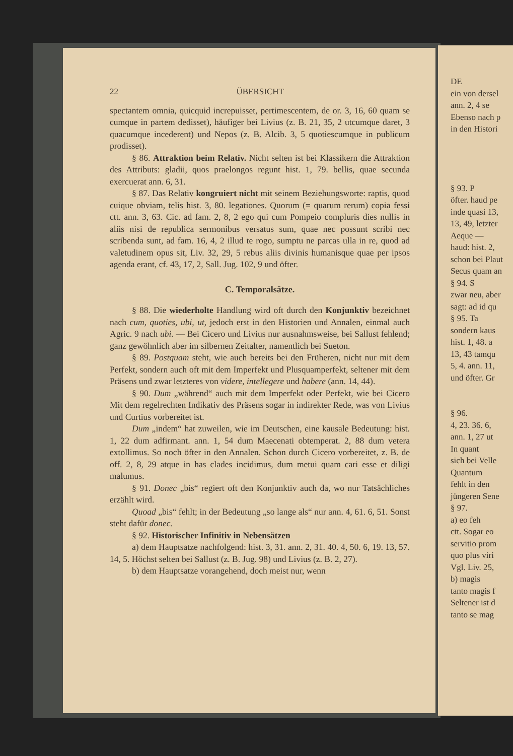22 ÜBERSICHT
spectantem omnia, quicquid increpuisset, pertimescentem, de or. 3, 16, 60 quam se cumque in partem dedisset), häufiger bei Livius (z. B. 21, 35, 2 utcumque daret, 3 quacumque incederent) und Nepos (z. B. Alcib. 3, 5 quotiescumque in publicum prodisset).
§ 86. Attraktion beim Relativ. Nicht selten ist bei Klassikern die Attraktion des Attributs: gladii, quos praelongos regunt hist. 1, 79. bellis, quae secunda exercuerat ann. 6, 31.
§ 87. Das Relativ kongruiert nicht mit seinem Beziehungsworte: raptis, quod cuique obviam, telis hist. 3, 80. legationes. Quorum (= quarum rerum) copia fessi ctt. ann. 3, 63. Cic. ad fam. 2, 8, 2 ego qui cum Pompeio compluris dies nullis in aliis nisi de republica sermonibus versatus sum, quae nec possunt scribi nec scribenda sunt, ad fam. 16, 4, 2 illud te rogo, sumptu ne parcas ulla in re, quod ad valetudinem opus sit, Liv. 32, 29, 5 rebus aliis divinis humanisque quae per ipsos agenda erant, cf. 43, 17, 2, Sall. Jug. 102, 9 und öfter.
C. Temporalsätze.
§ 88. Die wiederholte Handlung wird oft durch den Konjunktiv bezeichnet nach cum, quoties, ubi, ut, jedoch erst in den Historien und Annalen, einmal auch Agric. 9 nach ubi. — Bei Cicero und Livius nur ausnahmsweise, bei Sallust fehlend; ganz gewöhnlich aber im silbernen Zeitalter, namentlich bei Sueton.
§ 89. Postquam steht, wie auch bereits bei den Früheren, nicht nur mit dem Perfekt, sondern auch oft mit dem Imperfekt und Plusquamperfekt, seltener mit dem Präsens und zwar letzteres von videre, intellegere und habere (ann. 14, 44).
§ 90. Dum „während“ auch mit dem Imperfekt oder Perfekt, wie bei Cicero Mit dem regelrechten Indikativ des Präsens sogar in indirekter Rede, was von Livius und Curtius vorbereitet ist.
Dum „indem“ hat zuweilen, wie im Deutschen, eine kausale Bedeutung: hist. 1, 22 dum adfirmant. ann. 1, 54 dum Maecenati obtemperat. 2, 88 dum vetera extollimus. So noch öfter in den Annalen. Schon durch Cicero vorbereitet, z. B. de off. 2, 8, 29 atque in has clades incidimus, dum metui quam cari esse et diligi malumus.
§ 91. Donec „bis“ regiert oft den Konjunktiv auch da, wo nur Tatsächliches erzählt wird.
Quoad „bis“ fehlt; in der Bedeutung „so lange als“ nur ann. 4, 61. 6, 51. Sonst steht dafür donec.
§ 92. Historischer Infinitiv in Nebensätzen
a) dem Hauptsatze nachfolgend: hist. 3, 31. ann. 2, 31. 40. 4, 50. 6, 19. 13, 57. 14, 5. Höchst selten bei Sallust (z. B. Jug. 98) und Livius (z. B. 2, 27).
b) dem Hauptsatze vorangehend, doch meist nur, wenn
DE ein von dersel ann. 2, 4 se Ebenso nach p in den Histori § 93. P öfter. haud pe inde quasi 13, 13, 49, letzter Aeque — haud: hist. 2, schon bei Plaut Secus quam an § 94. S zwar neu, aber sagt: ad id qu § 95. Ta sondern kaus hist. 1, 48. a 13, 43 tamqu 5, 4. ann. 11, und öfter. Gr § 96. 4, 23. 36. 6, ann. 1, 27 ut In quant sich bei Velle Quantum fehlt in den jüngeren Sene § 97. a) eo feh ctt. Sogar eo servitio prom quo plus viri Vgl. Liv. 25, b) magis tanto magis f Seltener ist d tanto se mag